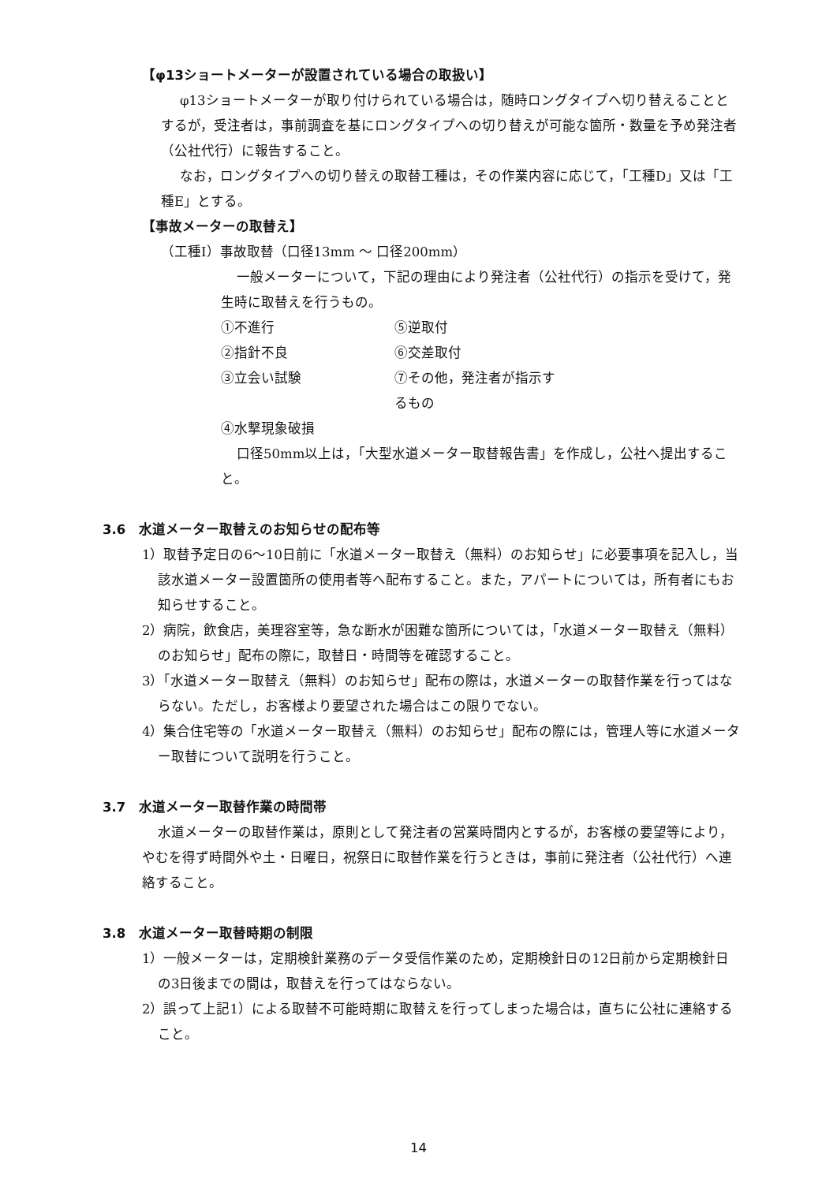【φ13ショートメーターが設置されている場合の取扱い】
φ13ショートメーターが取り付けられている場合は，随時ロングタイプへ切り替えることとするが，受注者は，事前調査を基にロングタイプへの切り替えが可能な箇所・数量を予め発注者（公社代行）に報告すること。
なお，ロングタイプへの切り替えの取替工種は，その作業内容に応じて，「工種D」又は「工種E」とする。
【事故メーターの取替え】
（工種Ⅰ）事故取替（口径13mm ～ 口径200mm）
一般メーターについて，下記の理由により発注者（公社代行）の指示を受けて，発生時に取替えを行うもの。
①不進行 ⑤逆取付
②指針不良 ⑥交差取付
③立会い試験 ⑦その他，発注者が指示するもの
④水撃現象破損
口径50mm以上は，「大型水道メーター取替報告書」を作成し，公社へ提出すること。
3.6　水道メーター取替えのお知らせの配布等
1）取替予定日の6～10日前に「水道メーター取替え（無料）のお知らせ」に必要事項を記入し，当該水道メーター設置箇所の使用者等へ配布すること。また，アパートについては，所有者にもお知らせすること。
2）病院，飲食店，美理容室等，急な断水が困難な箇所については，「水道メーター取替え（無料）のお知らせ」配布の際に，取替日・時間等を確認すること。
3）「水道メーター取替え（無料）のお知らせ」配布の際は，水道メーターの取替作業を行ってはならない。ただし，お客様より要望された場合はこの限りでない。
4）集合住宅等の「水道メーター取替え（無料）のお知らせ」配布の際には，管理人等に水道メーター取替について説明を行うこと。
3.7　水道メーター取替作業の時間帯
水道メーターの取替作業は，原則として発注者の営業時間内とするが，お客様の要望等により，やむを得ず時間外や土・日曜日，祝祭日に取替作業を行うときは，事前に発注者（公社代行）へ連絡すること。
3.8　水道メーター取替時期の制限
1）一般メーターは，定期検針業務のデータ受信作業のため，定期検針日の12日前から定期検針日の3日後までの間は，取替えを行ってはならない。
2）誤って上記1）による取替不可能時期に取替えを行ってしまった場合は，直ちに公社に連絡すること。
14